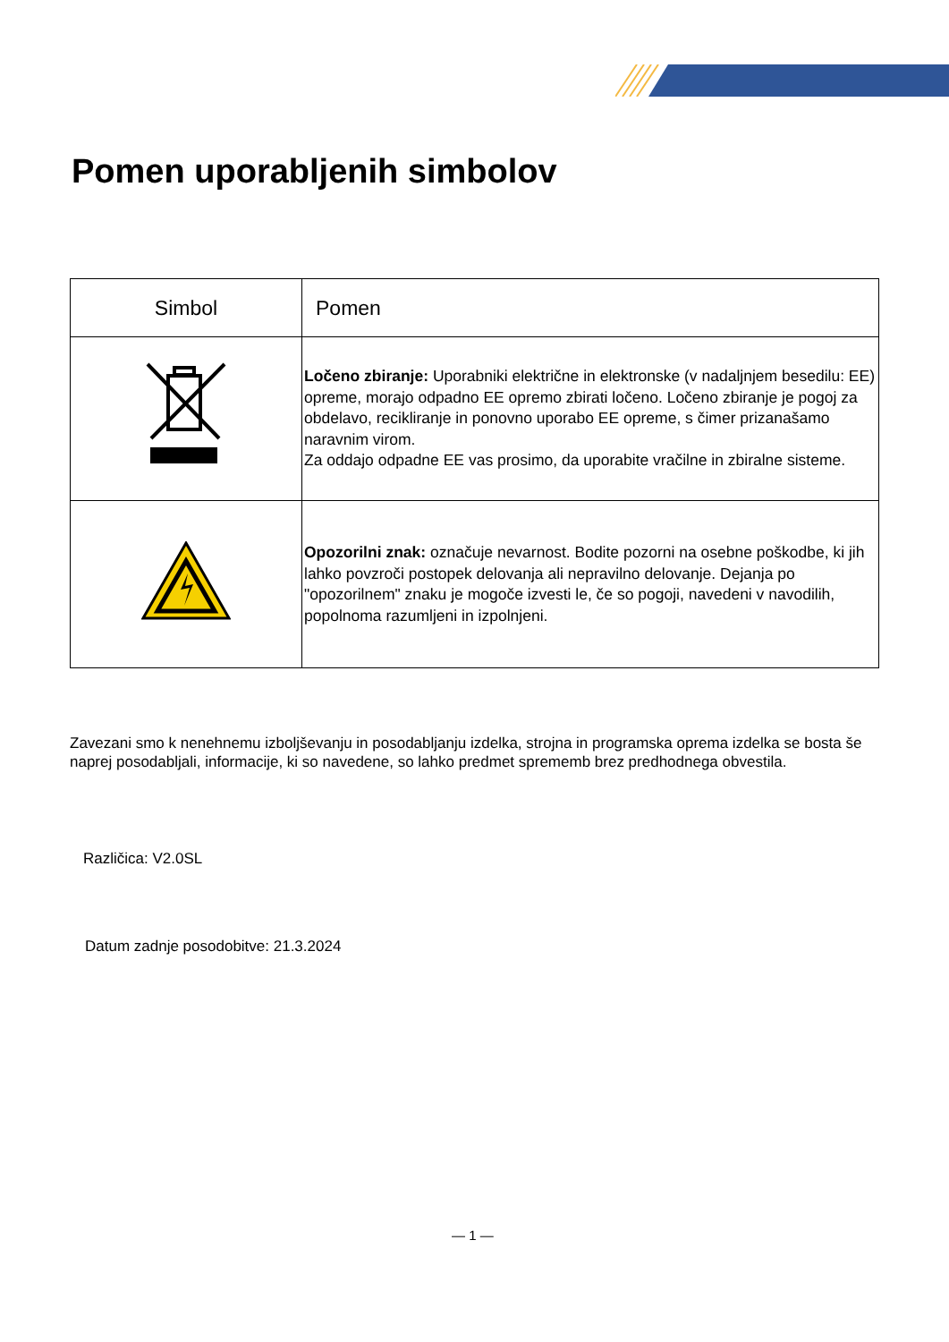Pomen uporabljenih simbolov
| Simbol | Pomen |
| --- | --- |
| | Ločeno zbiranje: Uporabniki električne in elektronske (v nadaljnjem besedilu: EE) opreme, morajo odpadno EE opremo zbirati ločeno. Ločeno zbiranje je pogoj za obdelavo, recikliranje in ponovno uporabo EE opreme, s čimer prizanašamo naravnim virom. Za oddajo odpadne EE vas prosimo, da uporabite vračilne in zbiralne sisteme. |
| | Opozorilni znak: označuje nevarnost. Bodite pozorni na osebne poškodbe, ki jih lahko povzroči postopek delovanja ali nepravilno delovanje. Dejanja po "opozorilnem" znaku je mogoče izvesti le, če so pogoji, navedeni v navodilih, popolnoma razumljeni in izpolnjeni. |
Zavezani smo k nenehnemu izboljševanju in posodabljanju izdelka, strojna in programska oprema izdelka se bosta še naprej posodabljali, informacije, ki so navedene, so lahko predmet sprememb brez predhodnega obvestila.
Različica: V2.0SL
Datum zadnje posodobitve: 21.3.2024
— 1 —